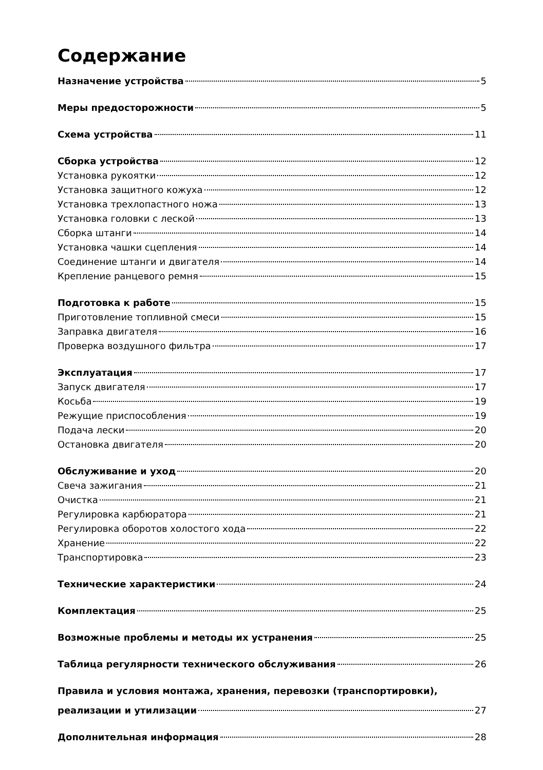Содержание
Назначение устройства 5
Меры предосторожности 5
Схема устройства 11
Сборка устройства 12
Установка рукоятки 12
Установка защитного кожуха 12
Установка трехлопастного ножа 13
Установка головки с леской 13
Сборка штанги 14
Установка чашки сцепления 14
Соединение штанги и двигателя 14
Крепление ранцевого ремня 15
Подготовка к работе 15
Приготовление топливной смеси 15
Заправка двигателя 16
Проверка воздушного фильтра 17
Эксплуатация 17
Запуск двигателя 17
Косьба 19
Режущие приспособления 19
Подача лески 20
Остановка двигателя 20
Обслуживание и уход 20
Свеча зажигания 21
Очистка 21
Регулировка карбюратора 21
Регулировка оборотов холостого хода 22
Хранение 22
Транспортировка 23
Технические характеристики 24
Комплектация 25
Возможные проблемы и методы их устранения 25
Таблица регулярности технического обслуживания 26
Правила и условия монтажа, хранения, перевозки (транспортировки),
реализации и утилизации 27
Дополнительная информация 28